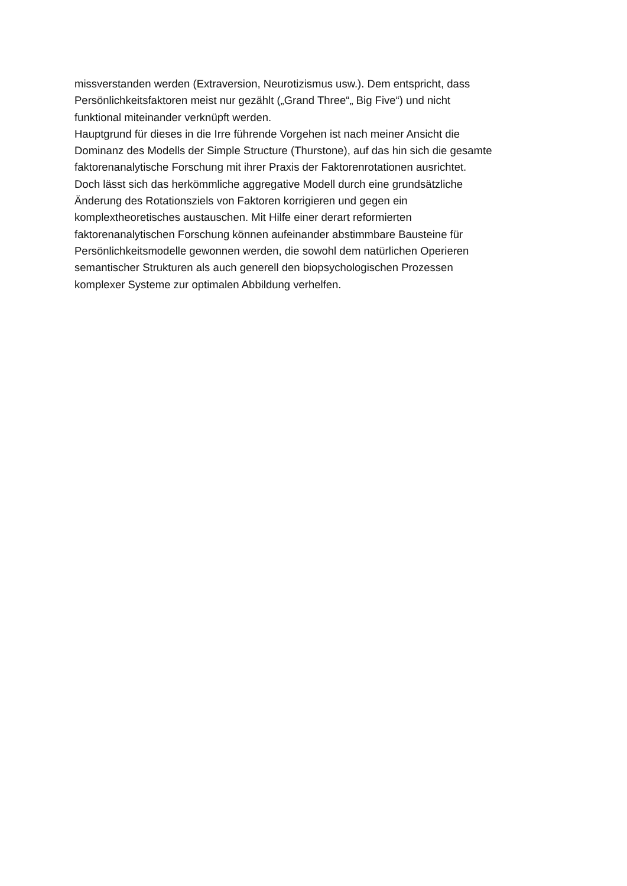missverstanden werden (Extraversion, Neurotizismus usw.). Dem entspricht, dass
Persönlichkeitsfaktoren meist nur gezählt („Grand Three“„ Big Five“) und nicht
funktional miteinander verknüpft werden.
Hauptgrund für dieses in die Irre führende Vorgehen ist nach meiner Ansicht die
Dominanz des Modells der Simple Structure (Thurstone), auf das hin sich die gesamte
faktorenanalytische Forschung mit ihrer Praxis der Faktorenrotationen ausrichtet.
Doch lässt sich das herkömmliche aggregative Modell durch eine grundsätzliche
Änderung des Rotationsziels von Faktoren korrigieren und gegen ein
komplextheoretisches austauschen. Mit Hilfe einer derart reformierten
faktorenanalytischen Forschung können aufeinander abstimmbare Bausteine für
Persönlichkeitsmodelle gewonnen werden, die sowohl dem natürlichen Operieren
semantischer Strukturen als auch generell den biopsychologischen Prozessen
komplexer Systeme zur optimalen Abbildung verhelfen.